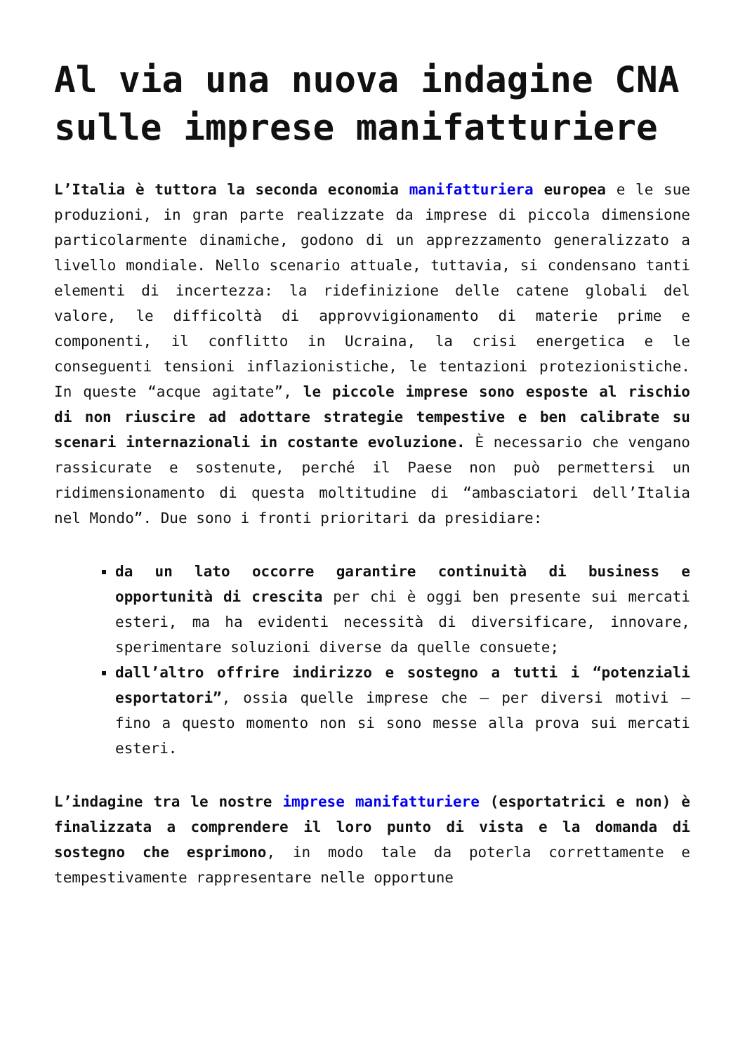Al via una nuova indagine CNA sulle imprese manifatturiere
L’Italia è tuttora la seconda economia manifatturiera europea e le sue produzioni, in gran parte realizzate da imprese di piccola dimensione particolarmente dinamiche, godono di un apprezzamento generalizzato a livello mondiale. Nello scenario attuale, tuttavia, si condensano tanti elementi di incertezza: la ridefinizione delle catene globali del valore, le difficoltà di approvvigionamento di materie prime e componenti, il conflitto in Ucraina, la crisi energetica e le conseguenti tensioni inflazionistiche, le tentazioni protezionistiche. In queste “acque agitate”, le piccole imprese sono esposte al rischio di non riuscire ad adottare strategie tempestive e ben calibrate su scenari internazionali in costante evoluzione. È necessario che vengano rassicurate e sostenute, perché il Paese non può permettersi un ridimensionamento di questa moltitudine di “ambasciatori dell’Italia nel Mondo”. Due sono i fronti prioritari da presidiare:
da un lato occorre garantire continuità di business e opportunità di crescita per chi è oggi ben presente sui mercati esteri, ma ha evidenti necessità di diversificare, innovare, sperimentare soluzioni diverse da quelle consuete;
dall’altro offrire indirizzo e sostegno a tutti i “potenziali esportatori”, ossia quelle imprese che – per diversi motivi – fino a questo momento non si sono messe alla prova sui mercati esteri.
L’indagine tra le nostre imprese manifatturiere (esportatrici e non) è finalizzata a comprendere il loro punto di vista e la domanda di sostegno che esprimono, in modo tale da poterla correttamente e tempestivamente rappresentare nelle opportune